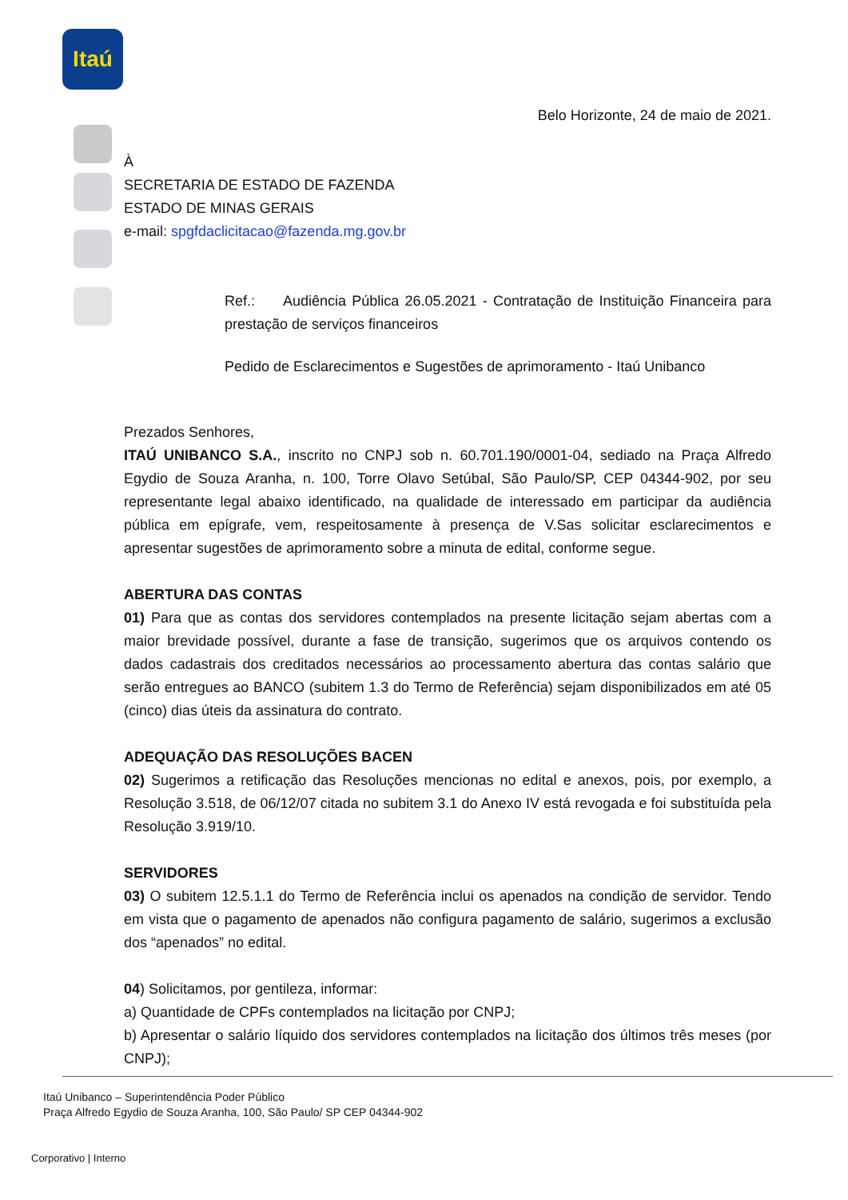Itaú
Belo Horizonte, 24 de maio de 2021.
À
SECRETARIA DE ESTADO DE FAZENDA
ESTADO DE MINAS GERAIS
e-mail: spgfdaclicitacao@fazenda.mg.gov.br
Ref.: Audiência Pública 26.05.2021 - Contratação de Instituição Financeira para prestação de serviços financeiros
Pedido de Esclarecimentos e Sugestões de aprimoramento - Itaú Unibanco
Prezados Senhores,
ITAÚ UNIBANCO S.A., inscrito no CNPJ sob n. 60.701.190/0001-04, sediado na Praça Alfredo Egydio de Souza Aranha, n. 100, Torre Olavo Setúbal, São Paulo/SP, CEP 04344-902, por seu representante legal abaixo identificado, na qualidade de interessado em participar da audiência pública em epígrafe, vem, respeitosamente à presença de V.Sas solicitar esclarecimentos e apresentar sugestões de aprimoramento sobre a minuta de edital, conforme segue.
ABERTURA DAS CONTAS
01) Para que as contas dos servidores contemplados na presente licitação sejam abertas com a maior brevidade possível, durante a fase de transição, sugerimos que os arquivos contendo os dados cadastrais dos creditados necessários ao processamento abertura das contas salário que serão entregues ao BANCO (subitem 1.3 do Termo de Referência) sejam disponibilizados em até 05 (cinco) dias úteis da assinatura do contrato.
ADEQUAÇÃO DAS RESOLUÇÕES BACEN
02) Sugerimos a retificação das Resoluções mencionas no edital e anexos, pois, por exemplo, a Resolução 3.518, de 06/12/07 citada no subitem 3.1 do Anexo IV está revogada e foi substituída pela Resolução 3.919/10.
SERVIDORES
03) O subitem 12.5.1.1 do Termo de Referência inclui os apenados na condição de servidor. Tendo em vista que o pagamento de apenados não configura pagamento de salário, sugerimos a exclusão dos “apenados” no edital.
04) Solicitamos, por gentileza, informar:
a) Quantidade de CPFs contemplados na licitação por CNPJ;
b) Apresentar o salário líquido dos servidores contemplados na licitação dos últimos três meses (por CNPJ);
Itaú Unibanco – Superintendência Poder Público
Praça Alfredo Egydio de Souza Aranha, 100, São Paulo/ SP CEP 04344-902
Corporativo | Interno